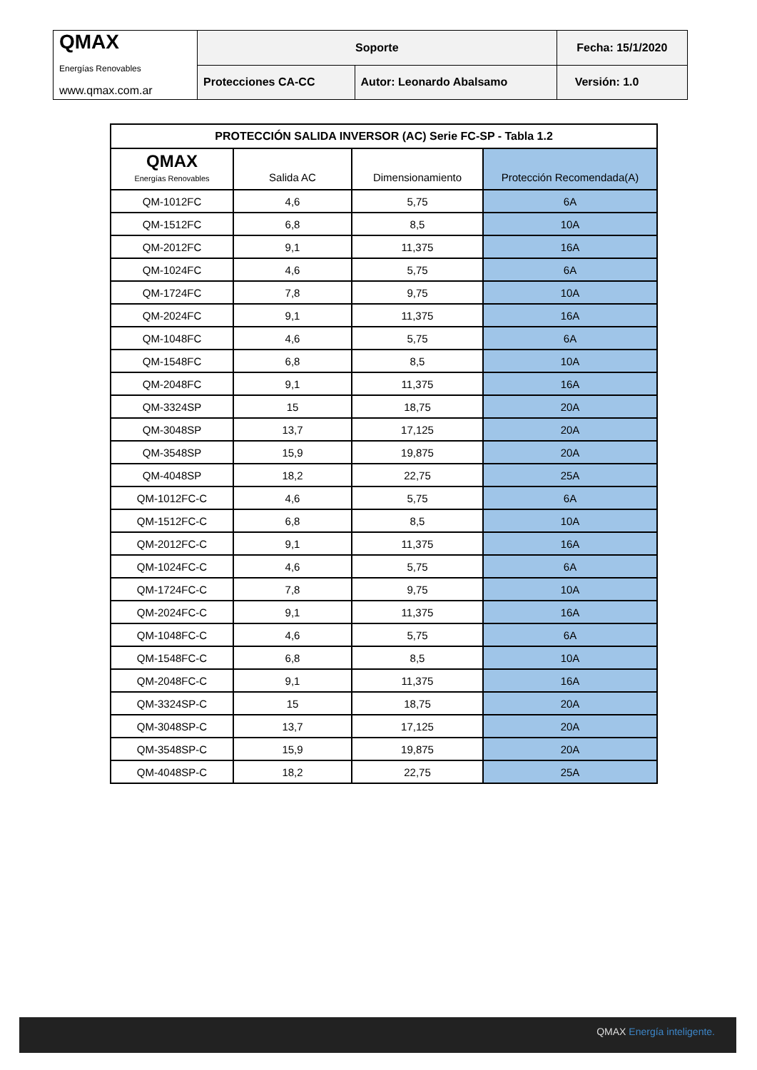| QMAX Energías Renovables www.qmax.com.ar | Soporte | | Fecha: 15/1/2020 |
| | Protecciones CA-CC | Autor: Leonardo Abalsamo | Versión: 1.0 |
| PROTECCIÓN SALIDA INVERSOR (AC) Serie FC-SP - Tabla 1.2 | | | |
| QMAX Energías Renovables | Salida AC | Dimensionamiento | Protección Recomendada(A) |
| QM-1012FC | 4,6 | 5,75 | 6A |
| QM-1512FC | 6,8 | 8,5 | 10A |
| QM-2012FC | 9,1 | 11,375 | 16A |
| QM-1024FC | 4,6 | 5,75 | 6A |
| QM-1724FC | 7,8 | 9,75 | 10A |
| QM-2024FC | 9,1 | 11,375 | 16A |
| QM-1048FC | 4,6 | 5,75 | 6A |
| QM-1548FC | 6,8 | 8,5 | 10A |
| QM-2048FC | 9,1 | 11,375 | 16A |
| QM-3324SP | 15 | 18,75 | 20A |
| QM-3048SP | 13,7 | 17,125 | 20A |
| QM-3548SP | 15,9 | 19,875 | 20A |
| QM-4048SP | 18,2 | 22,75 | 25A |
| QM-1012FC-C | 4,6 | 5,75 | 6A |
| QM-1512FC-C | 6,8 | 8,5 | 10A |
| QM-2012FC-C | 9,1 | 11,375 | 16A |
| QM-1024FC-C | 4,6 | 5,75 | 6A |
| QM-1724FC-C | 7,8 | 9,75 | 10A |
| QM-2024FC-C | 9,1 | 11,375 | 16A |
| QM-1048FC-C | 4,6 | 5,75 | 6A |
| QM-1548FC-C | 6,8 | 8,5 | 10A |
| QM-2048FC-C | 9,1 | 11,375 | 16A |
| QM-3324SP-C | 15 | 18,75 | 20A |
| QM-3048SP-C | 13,7 | 17,125 | 20A |
| QM-3548SP-C | 15,9 | 19,875 | 20A |
| QM-4048SP-C | 18,2 | 22,75 | 25A |
QMAX Energía inteligente.